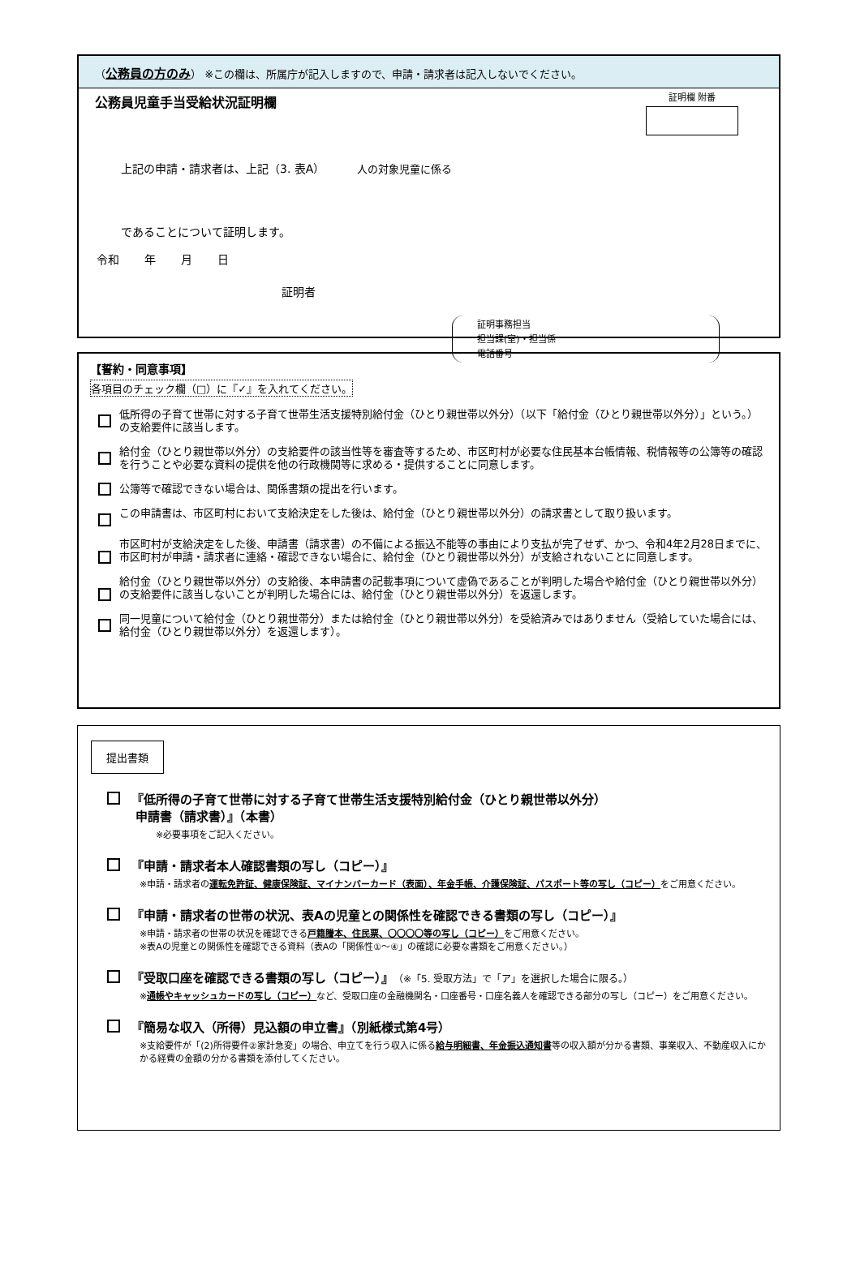（公務員の方のみ） ※この欄は、所属庁が記入しますので、申請・請求者は記入しないでください。
公務員児童手当受給状況証明欄
証明欄 附番
上記の申請・請求者は、上記（3. 表A） 人の対象児童に係る
であることについて証明します。
令和 年 月 日
証明者
証明事務担当
担当課(室)・担当係
電話番号
【誓約・同意事項】
各項目のチェック欄（□）に『✓』を入れてください。
低所得の子育て世帯に対する子育て世帯生活支援特別給付金（ひとり親世帯以外分）（以下「給付金（ひとり親世帯以外分）」という。）の支給要件に該当します。
給付金（ひとり親世帯以外分）の支給要件の該当性等を審査等するため、市区町村が必要な住民基本台帳情報、税情報等の公簿等の確認を行うことや必要な資料の提供を他の行政機関等に求める・提供することに同意します。
公簿等で確認できない場合は、関係書類の提出を行います。
この申請書は、市区町村において支給決定をした後は、給付金（ひとり親世帯以外分）の請求書として取り扱います。
市区町村が支給決定をした後、申請書（請求書）の不備による振込不能等の事由により支払が完了せず、かつ、令和4年2月28日までに、市区町村が申請・請求者に連絡・確認できない場合に、給付金（ひとり親世帯以外分）が支給されないことに同意します。
給付金（ひとり親世帯以外分）の支給後、本申請書の記載事項について虚偽であることが判明した場合や給付金（ひとり親世帯以外分）の支給要件に該当しないことが判明した場合には、給付金（ひとり親世帯以外分）を返還します。
同一児童について給付金（ひとり親世帯分）または給付金（ひとり親世帯以外分）を受給済みではありません（受給していた場合には、給付金（ひとり親世帯以外分）を返還します）。
提出書類
『低所得の子育て世帯に対する子育て世帯生活支援特別給付金（ひとり親世帯以外分）
申請書（請求書）』（本書）
※必要事項をご記入ください。
『申請・請求者本人確認書類の写し（コピー）』
※申請・請求者の運転免許証、健康保険証、マイナンバーカード（表面）、年金手帳、介護保険証、パスポート等の写し（コピー）をご用意ください。
『申請・請求者の世帯の状況、表Aの児童との関係性を確認できる書類の写し（コピー）』
※申請・請求者の世帯の状況を確認できる戸籍謄本、住民票、〇〇〇〇等の写し（コピー）をご用意ください。
※表Aの児童との関係性を確認できる資料（表Aの「関係性①～④」の確認に必要な書類をご用意ください。）
『受取口座を確認できる書類の写し（コピー）』（※「5. 受取方法」で「ア」を選択した場合に限る。）
※通帳やキャッシュカードの写し（コピー）など、受取口座の金融機関名・口座番号・口座名義人を確認できる部分の写し（コピー）をご用意ください。
『簡易な収入（所得）見込額の申立書』（別紙様式第4号）
※支給要件が「(2)所得要件②家計急変」の場合、申立てを行う収入に係る給与明細書、年金振込通知書等の収入額が分かる書類、事業収入、不動産収入にかかる経費の金額の分かる書類を添付してください。